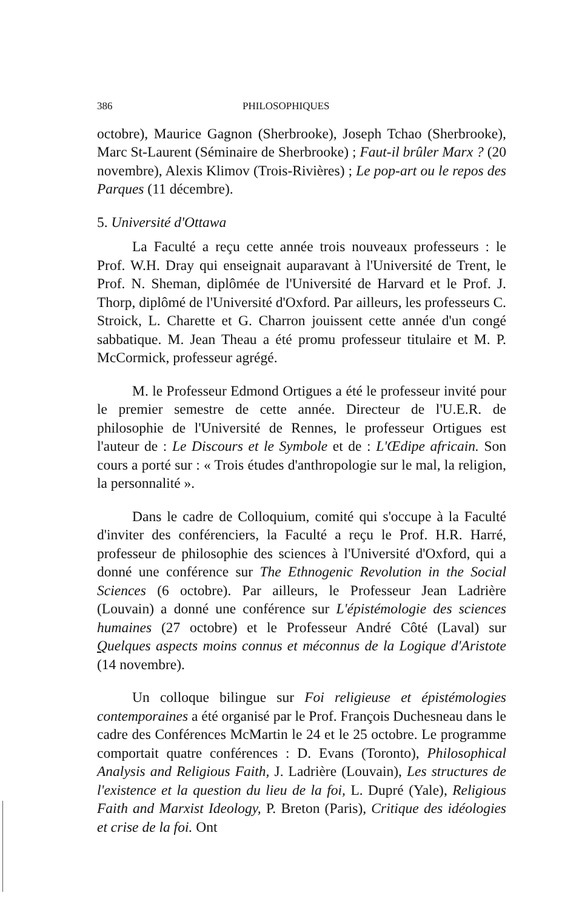386 PHILOSOPHIQUES
octobre), Maurice Gagnon (Sherbrooke), Joseph Tchao (Sherbrooke), Marc St-Laurent (Séminaire de Sherbrooke) ; Faut-il brûler Marx ? (20 novembre), Alexis Klimov (Trois-Rivières) ; Le pop-art ou le repos des Parques (11 décembre).
5. Université d'Ottawa
La Faculté a reçu cette année trois nouveaux professeurs : le Prof. W.H. Dray qui enseignait auparavant à l'Université de Trent, le Prof. N. Sheman, diplômée de l'Université de Harvard et le Prof. J. Thorp, diplômé de l'Université d'Oxford. Par ailleurs, les professeurs C. Stroick, L. Charette et G. Charron jouissent cette année d'un congé sabbatique. M. Jean Theau a été promu professeur titulaire et M. P. McCormick, professeur agrégé.
M. le Professeur Edmond Ortigues a été le professeur invité pour le premier semestre de cette année. Directeur de l'U.E.R. de philosophie de l'Université de Rennes, le professeur Ortigues est l'auteur de : Le Discours et le Symbole et de : L'Œdipe africain. Son cours a porté sur : « Trois études d'anthropologie sur le mal, la religion, la personnalité ».
Dans le cadre de Colloquium, comité qui s'occupe à la Faculté d'inviter des conférenciers, la Faculté a reçu le Prof. H.R. Harré, professeur de philosophie des sciences à l'Université d'Oxford, qui a donné une conférence sur The Ethnogenic Revolution in the Social Sciences (6 octobre). Par ailleurs, le Professeur Jean Ladrière (Louvain) a donné une conférence sur L'épistémologie des sciences humaines (27 octobre) et le Professeur André Côté (Laval) sur Quelques aspects moins connus et méconnus de la Logique d'Aristote (14 novembre).
Un colloque bilingue sur Foi religieuse et épistémologies contemporaines a été organisé par le Prof. François Duchesneau dans le cadre des Conférences McMartin le 24 et le 25 octobre. Le programme comportait quatre conférences : D. Evans (Toronto), Philosophical Analysis and Religious Faith, J. Ladrière (Louvain), Les structures de l'existence et la question du lieu de la foi, L. Dupré (Yale), Religious Faith and Marxist Ideology, P. Breton (Paris), Critique des idéologies et crise de la foi. Ont